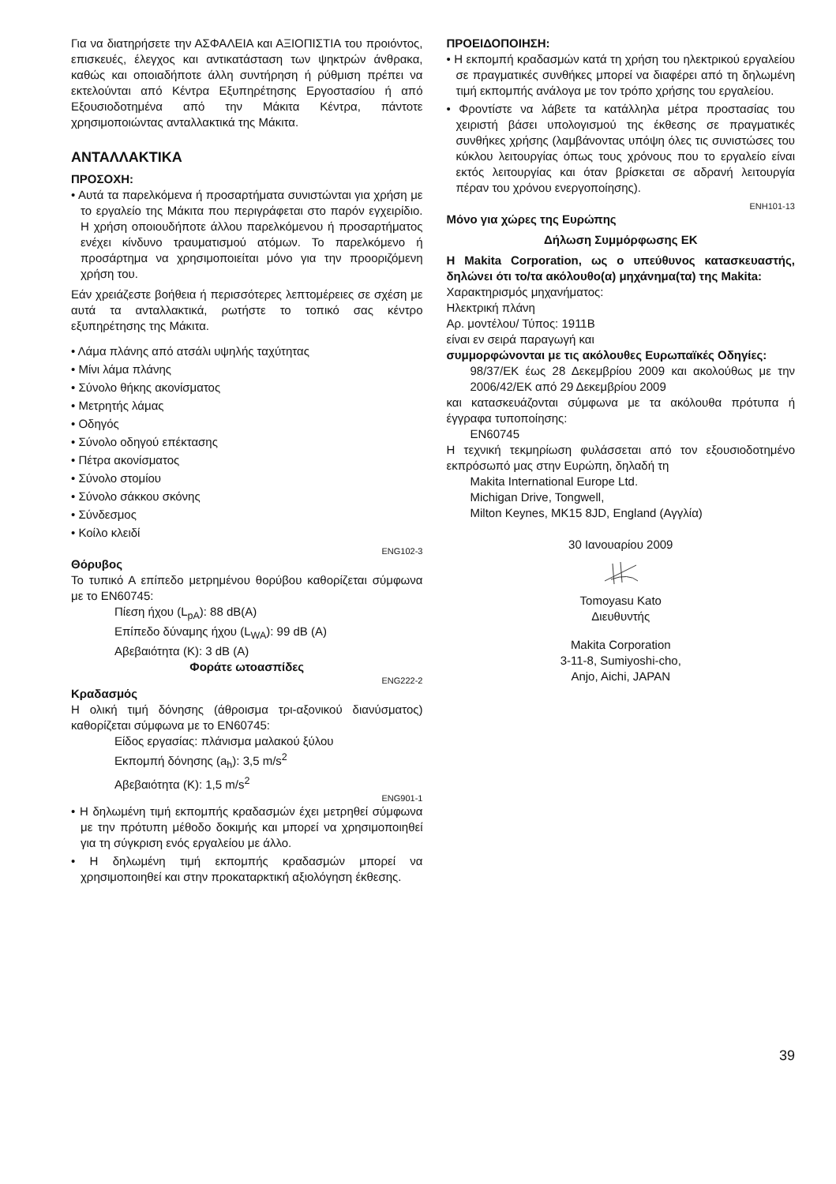Για να διατηρήσετε την ΑΣΦΑΛΕΙΑ και ΑΞΙΟΠΙΣΤΙΑ του προιόντος, επισκευές, έλεγχος και αντικατάσταση των ψηκτρών άνθρακα, καθώς και οποιαδήποτε άλλη συντήρηση ή ρύθμιση πρέπει να εκτελούνται από Κέντρα Εξυπηρέτησης Εργοστασίου ή από Εξουσιοδοτημένα από την Μάκιτα Κέντρα, πάντοτε χρησιμοποιώντας ανταλλακτικά της Μάκιτα.
ΑΝΤΑΛΛΑΚΤΙΚΑ
ΠΡΟΣΟΧΗ:
• Αυτά τα παρελκόμενα ή προσαρτήματα συνιστώνται για χρήση με το εργαλείο της Μάκιτα που περιγράφεται στο παρόν εγχειρίδιο. Η χρήση οποιουδήποτε άλλου παρελκόμενου ή προσαρτήματος ενέχει κίνδυνο τραυματισμού ατόμων. Το παρελκόμενο ή προσάρτημα να χρησιμοποιείται μόνο για την προοριζόμενη χρήση του.
Εάν χρειάζεστε βοήθεια ή περισσότερες λεπτομέρειες σε σχέση με αυτά τα ανταλλακτικά, ρωτήστε το τοπικό σας κέντρο εξυπηρέτησης της Μάκιτα.
• Λάμα πλάνης από ατσάλι υψηλής ταχύτητας
• Μίνι λάμα πλάνης
• Σύνολο θήκης ακονίσματος
• Μετρητής λάμας
• Οδηγός
• Σύνολο οδηγού επέκτασης
• Πέτρα ακονίσματος
• Σύνολο στομίου
• Σύνολο σάκκου σκόνης
• Σύνδεσμος
• Κοίλο κλειδί
ENG102-3
Θόρυβος
Το τυπικό Α επίπεδο μετρημένου θορύβου καθορίζεται σύμφωνα με το EN60745:
Πίεση ήχου (L<sub>pA</sub>): 88 dB(A)
Επίπεδο δύναμης ήχου (L<sub>WA</sub>): 99 dB (A)
Αβεβαιότητα (K): 3 dB (A)
Φοράτε ωτοασπίδες
ENG222-2
Κραδασμός
Η ολική τιμή δόνησης (άθροισμα τρι-αξονικού διανύσματος) καθορίζεται σύμφωνα με το EN60745:
Είδος εργασίας: πλάνισμα μαλακού ξύλου
Εκπομπή δόνησης (a<sub>h</sub>): 3,5 m/s<sup>2</sup>
Αβεβαιότητα (K): 1,5 m/s<sup>2</sup>
ENG901-1
• Η δηλωμένη τιμή εκπομπής κραδασμών έχει μετρηθεί σύμφωνα με την πρότυπη μέθοδο δοκιμής και μπορεί να χρησιμοποιηθεί για τη σύγκριση ενός εργαλείου με άλλο.
• Η δηλωμένη τιμή εκπομπής κραδασμών μπορεί να χρησιμοποιηθεί και στην προκαταρκτική αξιολόγηση έκθεσης.
ΠΡΟΕΙΔΟΠΟΙΗΣΗ:
• Η εκπομπή κραδασμών κατά τη χρήση του ηλεκτρικού εργαλείου σε πραγματικές συνθήκες μπορεί να διαφέρει από τη δηλωμένη τιμή εκπομπής ανάλογα με τον τρόπο χρήσης του εργαλείου.
• Φροντίστε να λάβετε τα κατάλληλα μέτρα προστασίας του χειριστή βάσει υπολογισμού της έκθεσης σε πραγματικές συνθήκες χρήσης (λαμβάνοντας υπόψη όλες τις συνιστώσες του κύκλου λειτουργίας όπως τους χρόνους που το εργαλείο είναι εκτός λειτουργίας και όταν βρίσκεται σε αδρανή λειτουργία πέραν του χρόνου ενεργοποίησης).
ENH101-13
Μόνο για χώρες της Ευρώπης
Δήλωση Συμμόρφωσης ΕΚ
Η Makita Corporation, ως ο υπεύθυνος κατασκευαστής, δηλώνει ότι το/τα ακόλουθο(α) μηχάνημα(τα) της Makita:
Χαρακτηρισμός μηχανήματος:
Ηλεκτρική πλάνη
Αρ. μοντέλου/ Τύπος: 1911B
είναι εν σειρά παραγωγή και
συμμορφώνονται με τις ακόλουθες Ευρωπαϊκές Οδηγίες:
98/37/ΕΚ έως 28 Δεκεμβρίου 2009 και ακολούθως με την 2006/42/ΕΚ από 29 Δεκεμβρίου 2009
και κατασκευάζονται σύμφωνα με τα ακόλουθα πρότυπα ή έγγραφα τυποποίησης:
EN60745
Η τεχνική τεκμηρίωση φυλάσσεται από τον εξουσιοδοτημένο εκπρόσωπό μας στην Ευρώπη, δηλαδή τη
Makita International Europe Ltd.
Michigan Drive, Tongwell,
Milton Keynes, MK15 8JD, England (Αγγλία)
30 Ιανουαρίου 2009
Tomoyasu Kato
Διευθυντής
Makita Corporation
3-11-8, Sumiyoshi-cho,
Anjo, Aichi, JAPAN
39